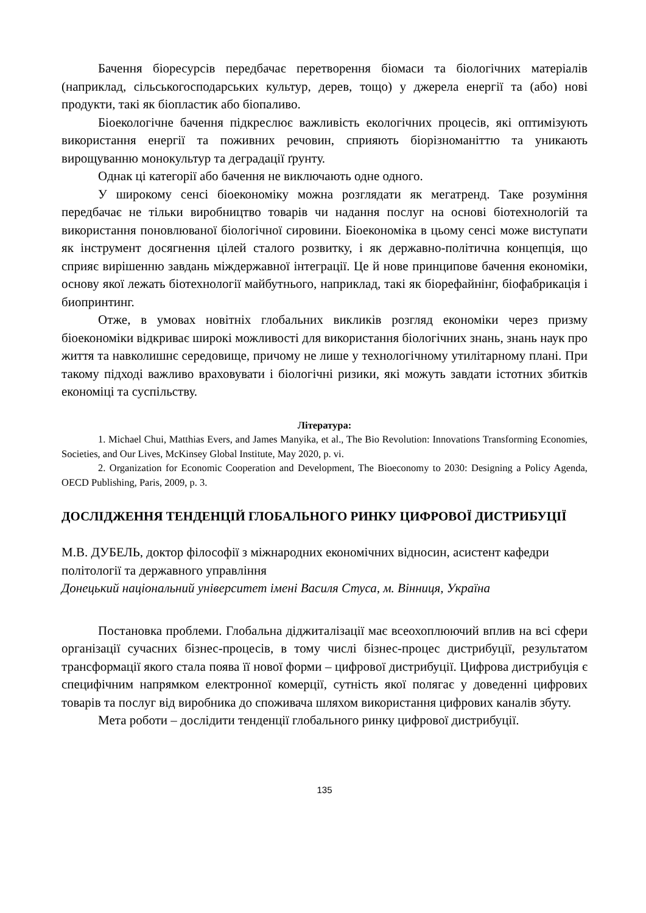Бачення біоресурсів передбачає перетворення біомаси та біологічних матеріалів (наприклад, сільськогосподарських культур, дерев, тощо) у джерела енергії та (або) нові продукти, такі як біопластик або біопаливо.
Біоекологічне бачення підкреслює важливість екологічних процесів, які оптимізують використання енергії та поживних речовин, сприяють біорізноманіттю та уникають вирощуванню монокультур та деградації ґрунту.
Однак ці категорії або бачення не виключають одне одного.
У широкому сенсі біоекономіку можна розглядати як мегатренд. Таке розуміння передбачає не тільки виробництво товарів чи надання послуг на основі біотехнологій та використання поновлюваної біологічної сировини. Біоекономіка в цьому сенсі може виступати як інструмент досягнення цілей сталого розвитку, і як державно-політична концепція, що сприяє вирішенню завдань міждержавної інтеграції. Це й нове принципове бачення економіки, основу якої лежать біотехнології майбутнього, наприклад, такі як біорефайнінг, біофабрикація і биопринтинг.
Отже, в умовах новітніх глобальних викликів розгляд економіки через призму біоекономіки відкриває широкі можливості для використання біологічних знань, знань наук про життя та навколишнє середовище, причому не лише у технологічному утилітарному плані. При такому підході важливо враховувати і біологічні ризики, які можуть завдати істотних збитків економіці та суспільству.
Література:
1. Michael Chui, Matthias Evers, and James Manyika, et al., The Bio Revolution: Innovations Transforming Economies, Societies, and Our Lives, McKinsey Global Institute, May 2020, p. vi.
2. Organization for Economic Cooperation and Development, The Bioeconomy to 2030: Designing a Policy Agenda, OECD Publishing, Paris, 2009, p. 3.
ДОСЛІДЖЕННЯ ТЕНДЕНЦІЙ ГЛОБАЛЬНОГО РИНКУ ЦИФРОВОЇ ДИСТРИБУЦІЇ
М.В. ДУБЕЛЬ, доктор філософії з міжнародних економічних відносин, асистент кафедри політології та державного управління
Донецький національний університет імені Василя Стуса, м. Вінниця, Україна
Постановка проблеми. Глобальна діджиталізації має всеохоплюючий вплив на всі сфери організації сучасних бізнес-процесів, в тому числі бізнес-процес дистрибуції, результатом трансформації якого стала поява її нової форми – цифрової дистрибуції. Цифрова дистрибуція є специфічним напрямком електронної комерції, сутність якої полягає у доведенні цифрових товарів та послуг від виробника до споживача шляхом використання цифрових каналів збуту.
Мета роботи – дослідити тенденції глобального ринку цифрової дистрибуції.
135